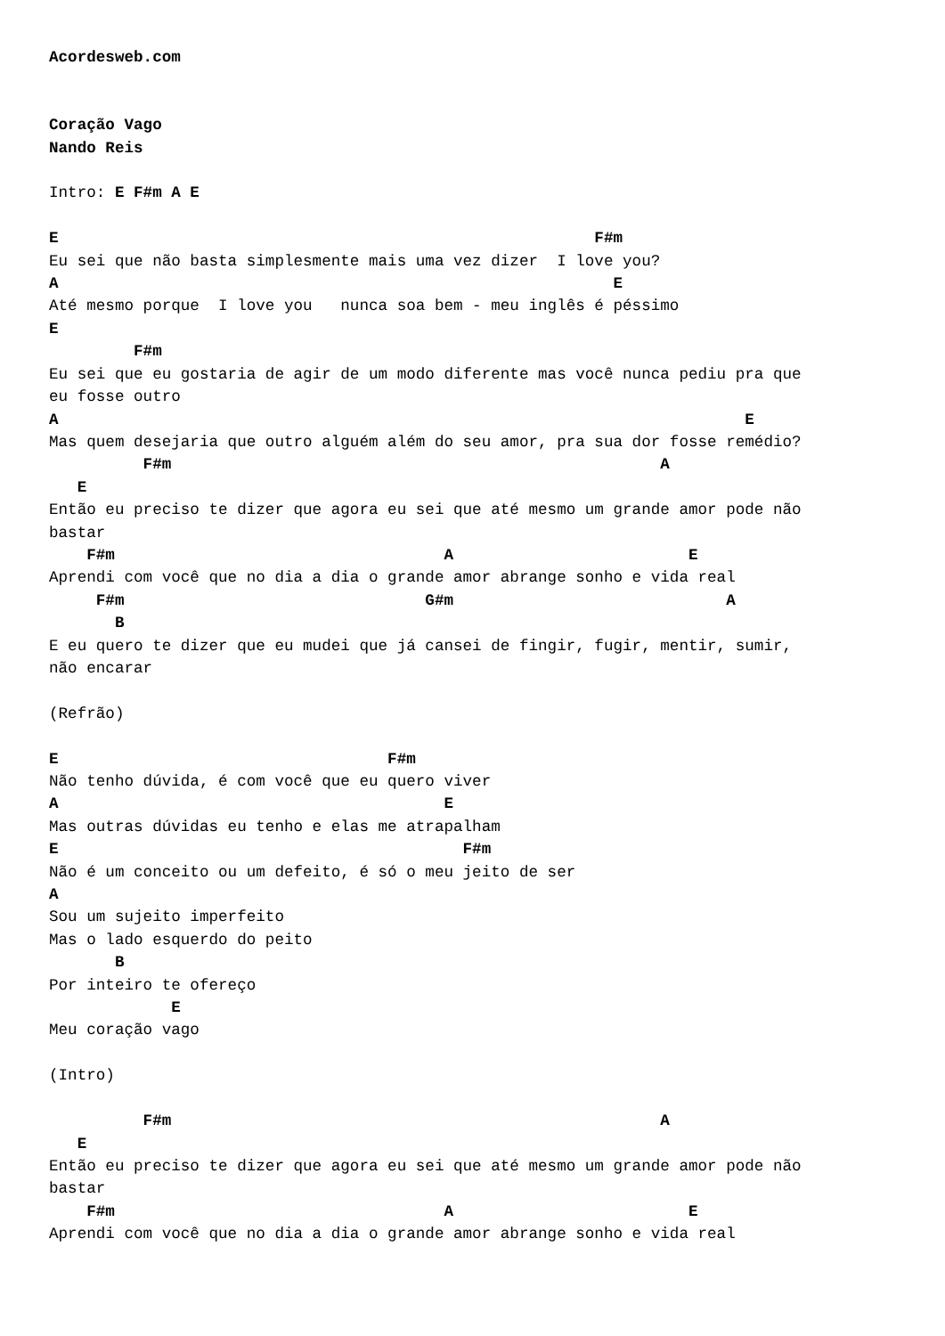Acordesweb.com


Coração Vago
Nando Reis

Intro: E F#m A E

E                                                         F#m
Eu sei que não basta simplesmente mais uma vez dizer  I love you?
A                                                           E
Até mesmo porque  I love you   nunca soa bem - meu inglês é péssimo
E
         F#m
Eu sei que eu gostaria de agir de um modo diferente mas você nunca pediu pra que
eu fosse outro
A                                                                         E
Mas quem desejaria que outro alguém além do seu amor, pra sua dor fosse remédio?
          F#m                                                    A
   E
Então eu preciso te dizer que agora eu sei que até mesmo um grande amor pode não
bastar
    F#m                                   A                         E
Aprendi com você que no dia a dia o grande amor abrange sonho e vida real
     F#m                                G#m                             A
       B
E eu quero te dizer que eu mudei que já cansei de fingir, fugir, mentir, sumir,
não encarar

(Refrão)

E                                   F#m
Não tenho dúvida, é com você que eu quero viver
A                                         E
Mas outras dúvidas eu tenho e elas me atrapalham
E                                           F#m
Não é um conceito ou um defeito, é só o meu jeito de ser
A
Sou um sujeito imperfeito
Mas o lado esquerdo do peito
       B
Por inteiro te ofereço
             E
Meu coração vago

(Intro)

          F#m                                                    A
   E
Então eu preciso te dizer que agora eu sei que até mesmo um grande amor pode não
bastar
    F#m                                   A                         E
Aprendi com você que no dia a dia o grande amor abrange sonho e vida real